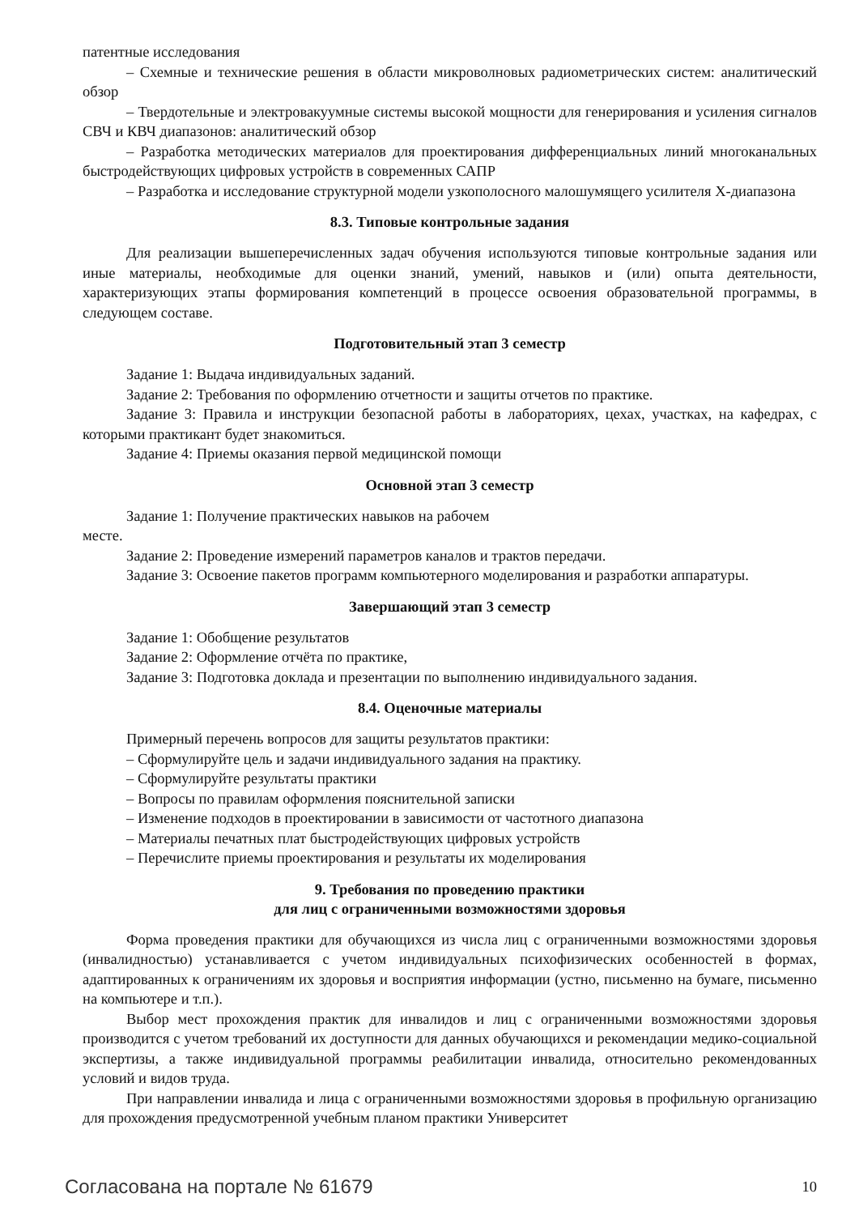патентные исследования
– Схемные и технические решения в области микроволновых радиометрических систем: аналитический обзор
– Твердотельные и электровакуумные системы высокой мощности для генерирования и усиления сигналов СВЧ и КВЧ диапазонов: аналитический обзор
– Разработка методических материалов для проектирования дифференциальных линий многоканальных быстродействующих цифровых устройств в современных САПР
– Разработка и исследование структурной модели узкополосного малошумящего усилителя X-диапазона
8.3. Типовые контрольные задания
Для реализации вышеперечисленных задач обучения используются типовые контрольные задания или иные материалы, необходимые для оценки знаний, умений, навыков и (или) опыта деятельности, характеризующих этапы формирования компетенций в процессе освоения образовательной программы, в следующем составе.
Подготовительный этап 3 семестр
Задание 1: Выдача индивидуальных заданий.
Задание 2: Требования по оформлению отчетности и защиты отчетов по практике.
Задание 3: Правила и инструкции безопасной работы в лабораториях, цехах, участках, на кафедрах, с которыми практикант будет знакомиться.
Задание 4: Приемы оказания первой медицинской помощи
Основной этап 3 семестр
Задание 1: Получение практических навыков на рабочем
месте.
Задание 2: Проведение измерений параметров каналов и трактов передачи.
Задание 3: Освоение пакетов программ компьютерного моделирования и разработки аппаратуры.
Завершающий этап 3 семестр
Задание 1: Обобщение результатов
Задание 2: Оформление отчёта по практике,
Задание 3: Подготовка доклада и презентации по выполнению индивидуального задания.
8.4. Оценочные материалы
Примерный перечень вопросов для защиты результатов практики:
– Сформулируйте цель и задачи индивидуального задания на практику.
– Сформулируйте результаты практики
– Вопросы по правилам оформления пояснительной записки
– Изменение подходов в проектировании в зависимости от частотного диапазона
– Материалы печатных плат быстродействующих цифровых устройств
– Перечислите приемы проектирования и результаты их моделирования
9. Требования по проведению практики
для лиц с ограниченными возможностями здоровья
Форма проведения практики для обучающихся из числа лиц с ограниченными возможностями здоровья (инвалидностью) устанавливается с учетом индивидуальных психофизических особенностей в формах, адаптированных к ограничениям их здоровья и восприятия информации (устно, письменно на бумаге, письменно на компьютере и т.п.).
Выбор мест прохождения практик для инвалидов и лиц с ограниченными возможностями здоровья производится с учетом требований их доступности для данных обучающихся и рекомендации медико-социальной экспертизы, а также индивидуальной программы реабилитации инвалида, относительно рекомендованных условий и видов труда.
При направлении инвалида и лица с ограниченными возможностями здоровья в профильную организацию для прохождения предусмотренной учебным планом практики Университет
Согласована на портале № 61679 10